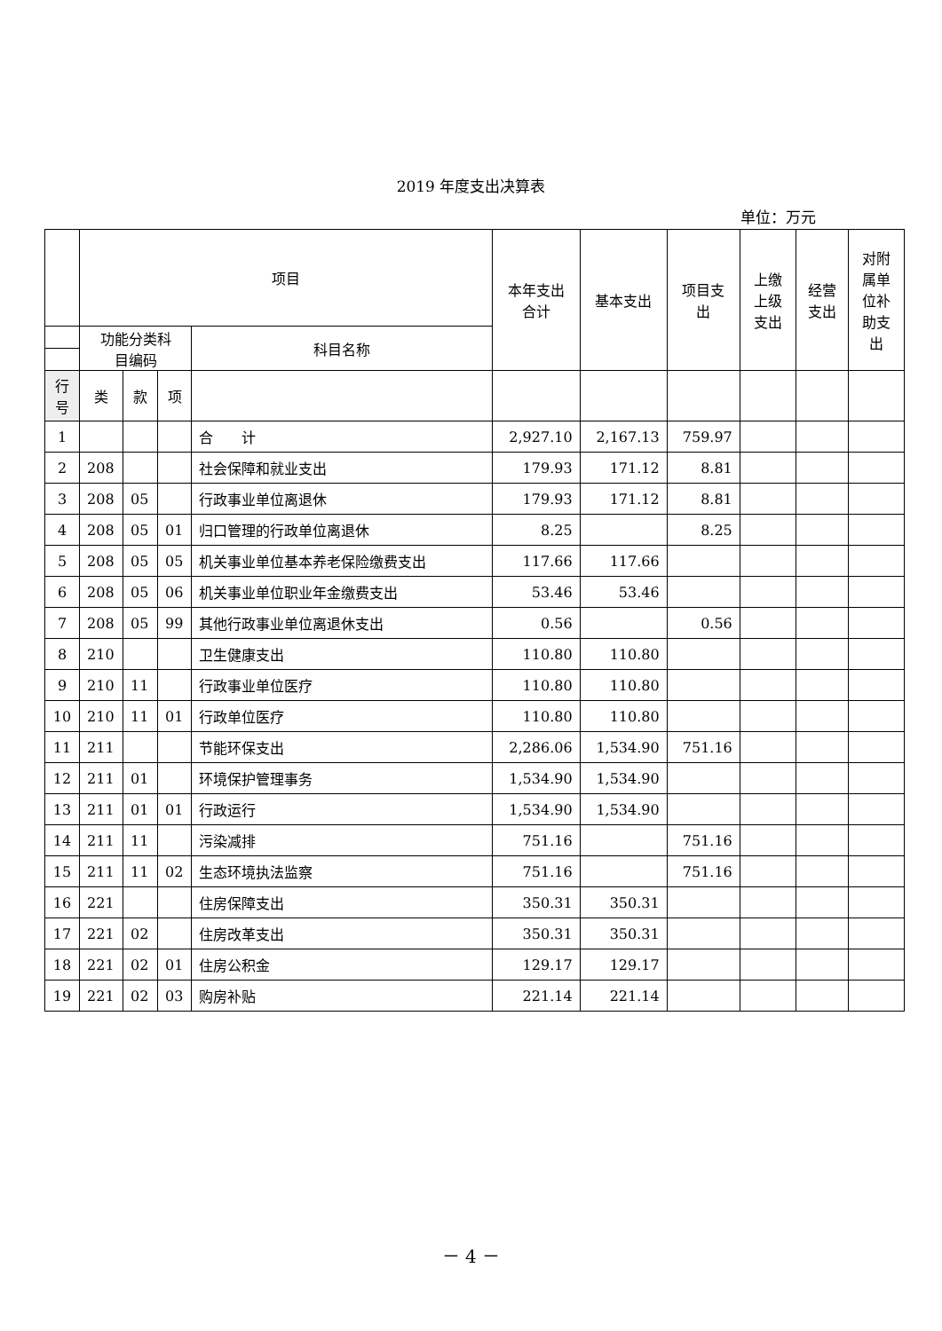2019 年度支出决算表
单位：万元
| | 项目 | | | | 本年支出 合计 | 基本支出 | 项目支 出 | 上缴 上级 支出 | 经营 支出 | 对附 属单 位补 助支 出 |
| --- | --- | --- | --- | --- | --- | --- | --- | --- | --- | --- |
| | 功能分类科 目编码 | | | 科目名称 | | | | | | |
| 行 号 | 类 | 款 | 项 | | | | | | | |
| 1 | | | | 合 计 | 2,927.10 | 2,167.13 | 759.97 | | | |
| 2 | 208 | | | 社会保障和就业支出 | 179.93 | 171.12 | 8.81 | | | |
| 3 | 208 | 05 | | 行政事业单位离退休 | 179.93 | 171.12 | 8.81 | | | |
| 4 | 208 | 05 | 01 | 归口管理的行政单位离退休 | 8.25 | | 8.25 | | | |
| 5 | 208 | 05 | 05 | 机关事业单位基本养老保险缴费支出 | 117.66 | 117.66 | | | | |
| 6 | 208 | 05 | 06 | 机关事业单位职业年金缴费支出 | 53.46 | 53.46 | | | | |
| 7 | 208 | 05 | 99 | 其他行政事业单位离退休支出 | 0.56 | | 0.56 | | | |
| 8 | 210 | | | 卫生健康支出 | 110.80 | 110.80 | | | | |
| 9 | 210 | 11 | | 行政事业单位医疗 | 110.80 | 110.80 | | | | |
| 10 | 210 | 11 | 01 | 行政单位医疗 | 110.80 | 110.80 | | | | |
| 11 | 211 | | | 节能环保支出 | 2,286.06 | 1,534.90 | 751.16 | | | |
| 12 | 211 | 01 | | 环境保护管理事务 | 1,534.90 | 1,534.90 | | | | |
| 13 | 211 | 01 | 01 | 行政运行 | 1,534.90 | 1,534.90 | | | | |
| 14 | 211 | 11 | | 污染减排 | 751.16 | | 751.16 | | | |
| 15 | 211 | 11 | 02 | 生态环境执法监察 | 751.16 | | 751.16 | | | |
| 16 | 221 | | | 住房保障支出 | 350.31 | 350.31 | | | | |
| 17 | 221 | 02 | | 住房改革支出 | 350.31 | 350.31 | | | | |
| 18 | 221 | 02 | 01 | 住房公积金 | 129.17 | 129.17 | | | | |
| 19 | 221 | 02 | 03 | 购房补贴 | 221.14 | 221.14 | | | | |
－ 4 －